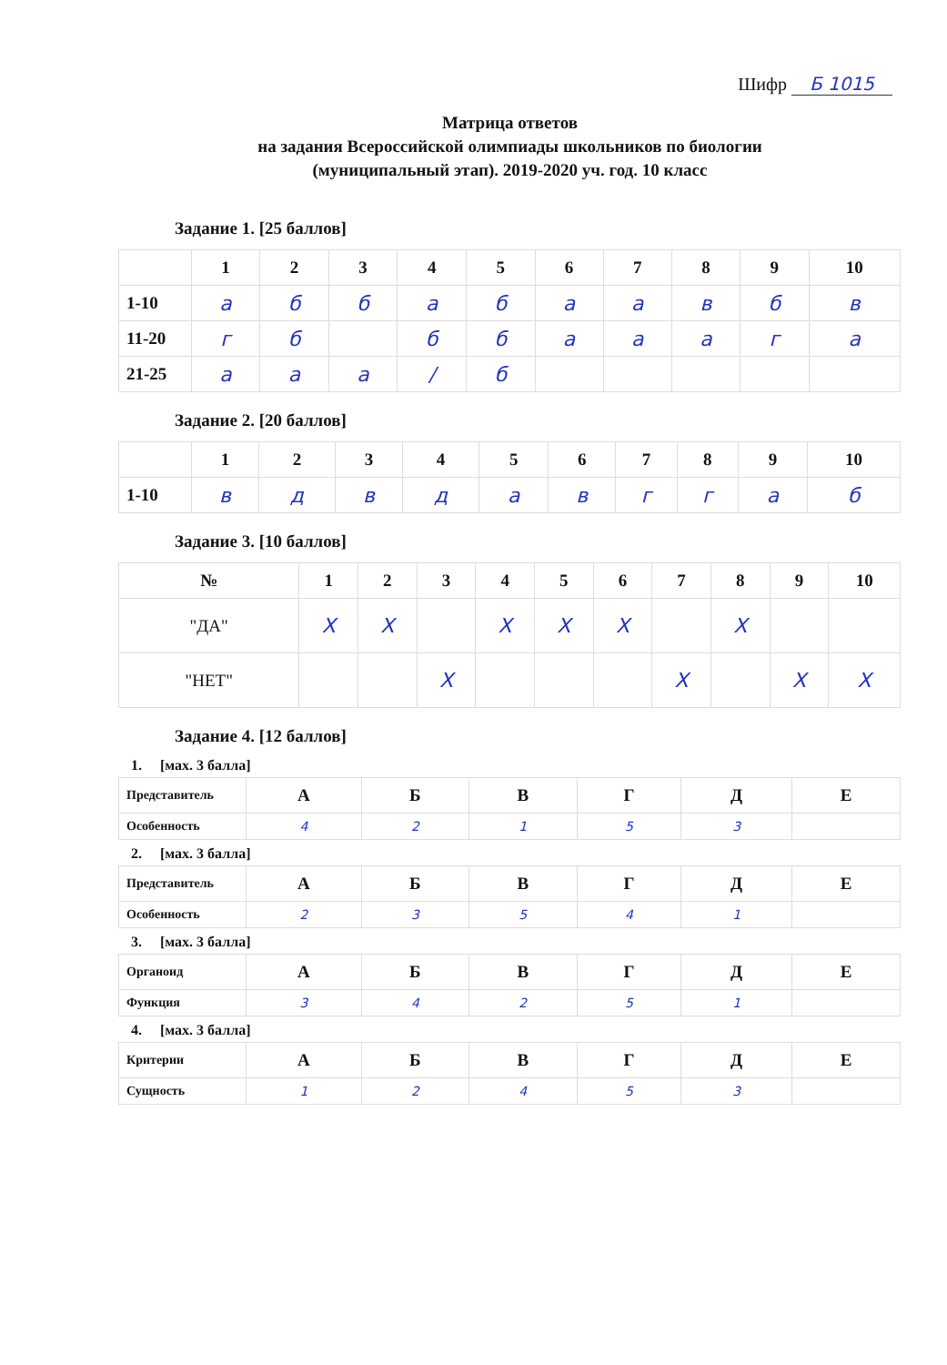Шифр Б 1015
Матрица ответов
на задания Всероссийской олимпиады школьников по биологии
(муниципальный этап). 2019-2020 уч. год. 10 класс
Задание 1. [25 баллов]
| | 1 | 2 | 3 | 4 | 5 | 6 | 7 | 8 | 9 | 10 |
| --- | --- | --- | --- | --- | --- | --- | --- | --- | --- | --- |
| 1-10 | а | б | б | а | б | а | а | в | б | в |
| 11-20 | г | б | | б | б | а | а | а | г | а |
| 21-25 | а | а | а | / | б | | | | | |
Задание 2. [20 баллов]
| | 1 | 2 | 3 | 4 | 5 | 6 | 7 | 8 | 9 | 10 |
| --- | --- | --- | --- | --- | --- | --- | --- | --- | --- | --- |
| 1-10 | в | д | в | д | а | в | г | г | а | б |
Задание 3. [10 баллов]
| № | 1 | 2 | 3 | 4 | 5 | 6 | 7 | 8 | 9 | 10 |
| --- | --- | --- | --- | --- | --- | --- | --- | --- | --- | --- |
| "ДА" | X | X | | X | X | X | | X | | |
| "НЕТ" | | | X | | | | X | | X | X |
Задание 4. [12 баллов]
1. [мах. 3 балла]
| Представитель | А | Б | В | Г | Д | Е |
| Особенность | 4 | 2 | 1 | 5 | 3 | |
2. [мах. 3 балла]
| Представитель | А | Б | В | Г | Д | Е |
| Особенность | 2 | 3 | 5 | 4 | 1 | |
3. [мах. 3 балла]
| Органоид | А | Б | В | Г | Д | Е |
| Функция | 3 | 4 | 2 | 5 | 1 | |
4. [мах. 3 балла]
| Критерии | А | Б | В | Г | Д | Е |
| Сущность | 1 | 2 | 4 | 5 | 3 | |